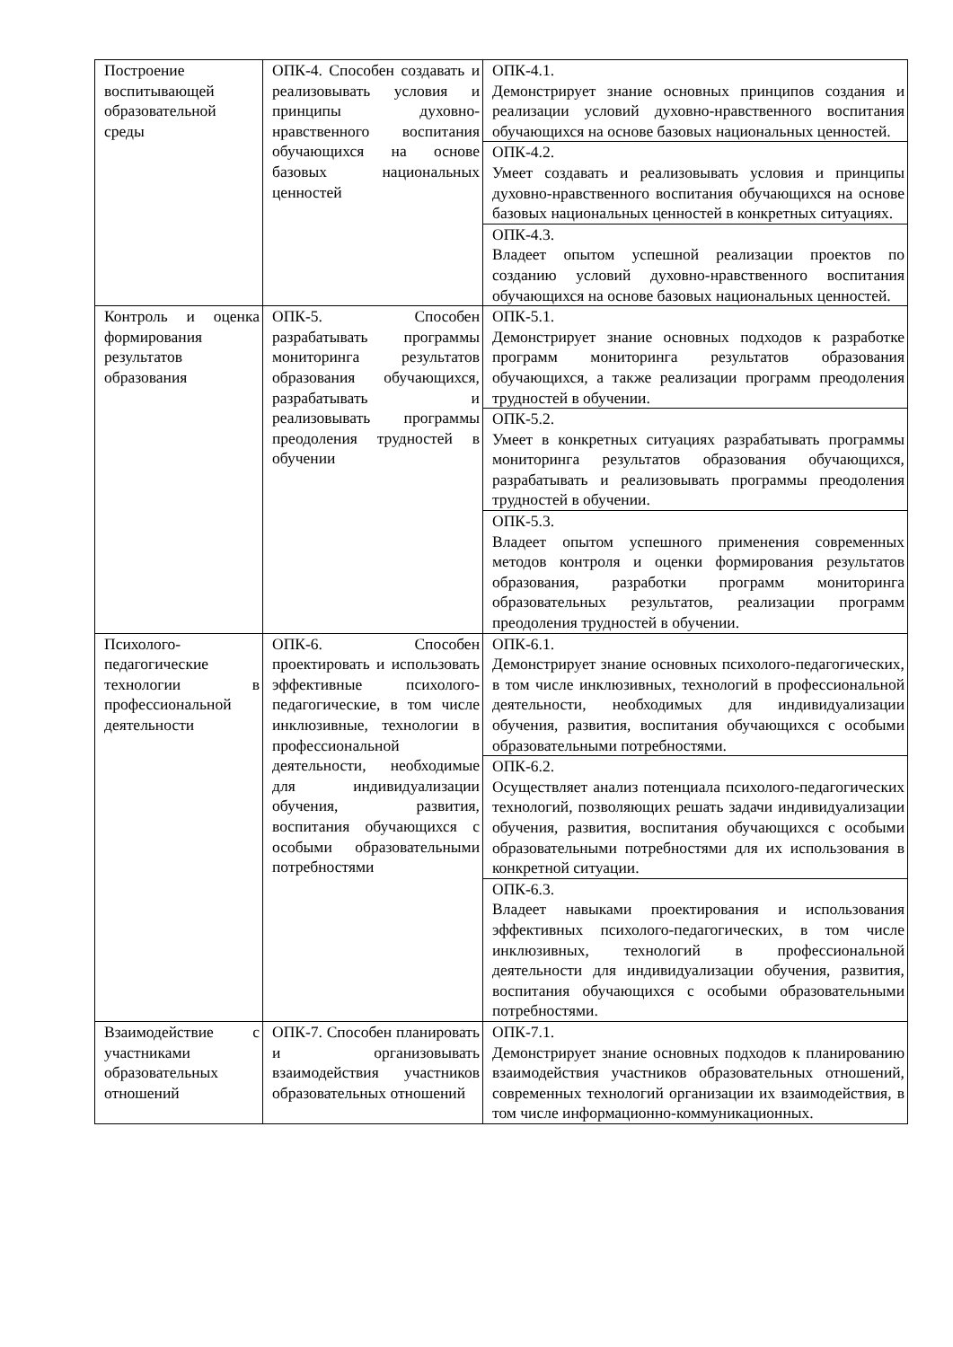| Построение воспитывающей образовательной среды | ОПК-4. Способен создавать и реализовывать условия и принципы духовно-нравственного воспитания обучающихся на основе базовых национальных ценностей | ОПК-4.1. Демонстрирует знание основных принципов создания и реализации условий духовно-нравственного воспитания обучающихся на основе базовых национальных ценностей. |
| | | ОПК-4.2. Умеет создавать и реализовывать условия и принципы духовно-нравственного воспитания обучающихся на основе базовых национальных ценностей в конкретных ситуациях. |
| | | ОПК-4.3. Владеет опытом успешной реализации проектов по созданию условий духовно-нравственного воспитания обучающихся на основе базовых национальных ценностей. |
| Контроль и оценка формирования результатов образования | ОПК-5. Способен разрабатывать программы мониторинга результатов образования обучающихся, разрабатывать и реализовывать программы преодоления трудностей в обучении | ОПК-5.1. Демонстрирует знание основных подходов к разработке программ мониторинга результатов образования обучающихся, а также реализации программ преодоления трудностей в обучении. |
| | | ОПК-5.2. Умеет в конкретных ситуациях разрабатывать программы мониторинга результатов образования обучающихся, разрабатывать и реализовывать программы преодоления трудностей в обучении. |
| | | ОПК-5.3. Владеет опытом успешного применения современных методов контроля и оценки формирования результатов образования, разработки программ мониторинга образовательных результатов, реализации программ преодоления трудностей в обучении. |
| Психолого-педагогические технологии в профессиональной деятельности | ОПК-6. Способен проектировать и использовать эффективные психолого-педагогические, в том числе инклюзивные, технологии в профессиональной деятельности, необходимые для индивидуализации обучения, развития, воспитания обучающихся с особыми образовательными потребностями | ОПК-6.1. Демонстрирует знание основных психолого-педагогических, в том числе инклюзивных, технологий в профессиональной деятельности, необходимых для индивидуализации обучения, развития, воспитания обучающихся с особыми образовательными потребностями. |
| | | ОПК-6.2. Осуществляет анализ потенциала психолого-педагогических технологий, позволяющих решать задачи индивидуализации обучения, развития, воспитания обучающихся с особыми образовательными потребностями для их использования в конкретной ситуации. |
| | | ОПК-6.3. Владеет навыками проектирования и использования эффективных психолого-педагогических, в том числе инклюзивных, технологий в профессиональной деятельности для индивидуализации обучения, развития, воспитания обучающихся с особыми образовательными потребностями. |
| Взаимодействие с участниками образовательных отношений | ОПК-7. Способен планировать и организовывать взаимодействия участников образовательных отношений | ОПК-7.1. Демонстрирует знание основных подходов к планированию взаимодействия участников образовательных отношений, современных технологий организации их взаимодействия, в том числе информационно-коммуникационных. |